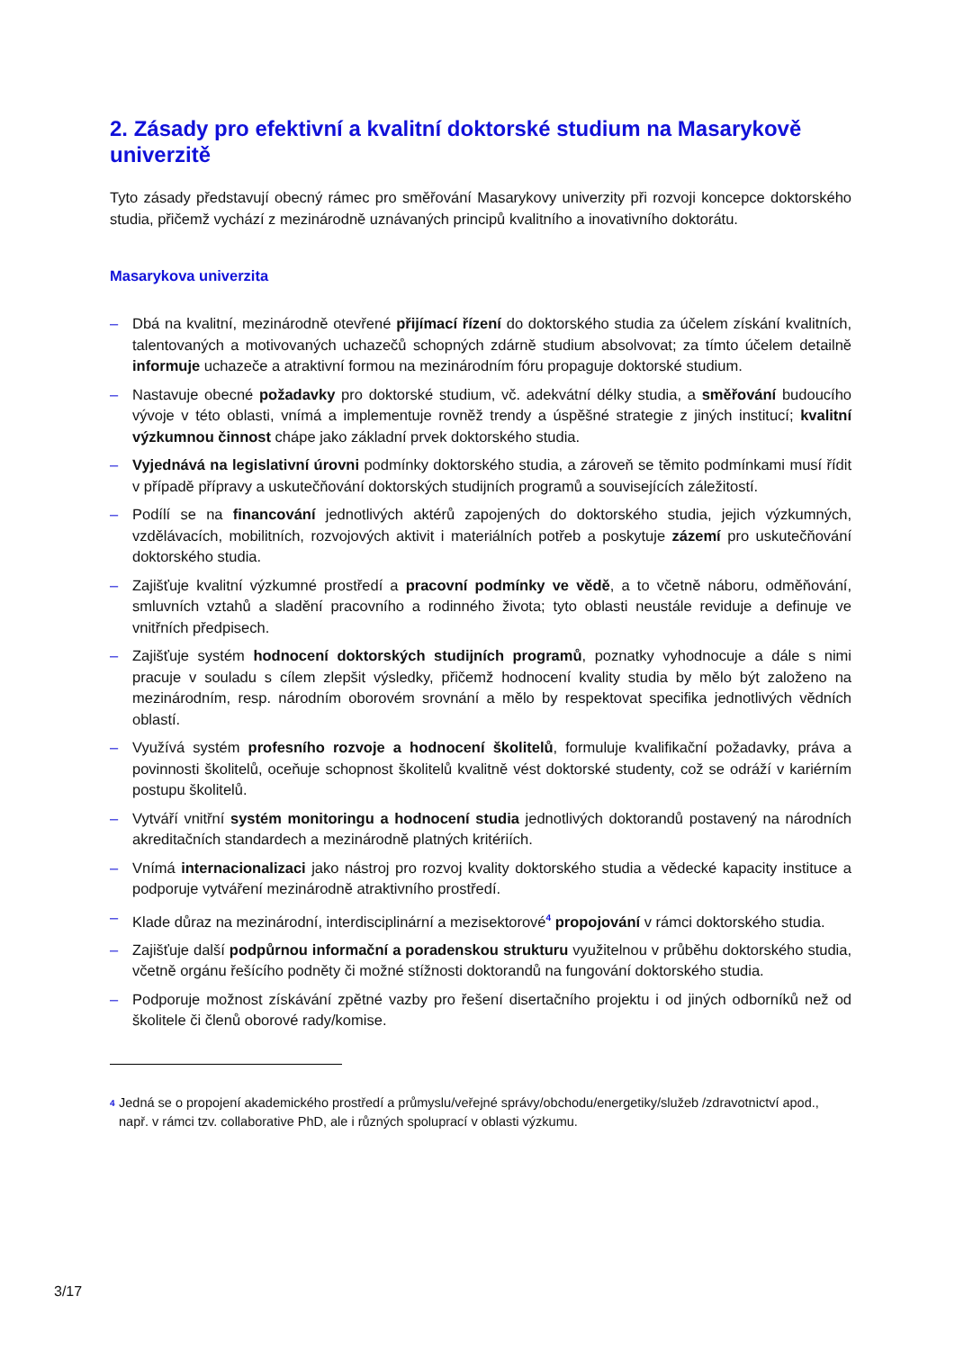2. Zásady pro efektivní a kvalitní doktorské studium na Masarykově univerzitě
Tyto zásady představují obecný rámec pro směřování Masarykovy univerzity při rozvoji koncepce doktorského studia, přičemž vychází z mezinárodně uznávaných principů kvalitního a inovativního doktorátu.
Masarykova univerzita
– Dbá na kvalitní, mezinárodně otevřené přijímací řízení do doktorského studia za účelem získání kvalitních, talentovaných a motivovaných uchazečů schopných zdárně studium absolvovat; za tímto účelem detailně informuje uchazeče a atraktivní formou na mezinárodním fóru propaguje doktorské studium.
– Nastavuje obecné požadavky pro doktorské studium, vč. adekvátní délky studia, a směřování budoucího vývoje v této oblasti, vnímá a implementuje rovněž trendy a úspěšné strategie z jiných institucí; kvalitní výzkumnou činnost chápe jako základní prvek doktorského studia.
– Vyjednává na legislativní úrovni podmínky doktorského studia, a zároveň se těmito podmínkami musí řídit v případě přípravy a uskutečňování doktorských studijních programů a souvisejících záležitostí.
– Podílí se na financování jednotlivých aktérů zapojených do doktorského studia, jejich výzkumných, vzdělávacích, mobilitních, rozvojových aktivit i materiálních potřeb a poskytuje zázemí pro uskutečňování doktorského studia.
– Zajišťuje kvalitní výzkumné prostředí a pracovní podmínky ve vědě, a to včetně náboru, odměňování, smluvních vztahů a sladění pracovního a rodinného života; tyto oblasti neustále reviduje a definuje ve vnitřních předpisech.
– Zajišťuje systém hodnocení doktorských studijních programů, poznatky vyhodnocuje a dále s nimi pracuje v souladu s cílem zlepšit výsledky, přičemž hodnocení kvality studia by mělo být založeno na mezinárodním, resp. národním oborovém srovnání a mělo by respektovat specifika jednotlivých vědních oblastí.
– Využívá systém profesního rozvoje a hodnocení školitelů, formuluje kvalifikační požadavky, práva a povinnosti školitelů, oceňuje schopnost školitelů kvalitně vést doktorské studenty, což se odráží v kariérním postupu školitelů.
– Vytváří vnitřní systém monitoringu a hodnocení studia jednotlivých doktorandů postavený na národních akreditačních standardech a mezinárodně platných kritériích.
– Vnímá internacionalizaci jako nástroj pro rozvoj kvality doktorského studia a vědecké kapacity instituce a podporuje vytváření mezinárodně atraktivního prostředí.
– Klade důraz na mezinárodní, interdisciplinární a mezisektorové<sup>4</sup> propojování v rámci doktorského studia.
– Zajišťuje další podpůrnou informační a poradenskou strukturu využitelnou v průběhu doktorského studia, včetně orgánu řešícího podněty či možné stížnosti doktorandů na fungování doktorského studia.
– Podporuje možnost získávání zpětné vazby pro řešení disertačního projektu i od jiných odborníků než od školitele či členů oborové rady/komise.
<sup>4</sup> Jedná se o propojení akademického prostředí a průmyslu/veřejné správy/obchodu/energetiky/služeb /zdravotnictví apod., např. v rámci tzv. collaborative PhD, ale i různých spoluprací v oblasti výzkumu.
3/17